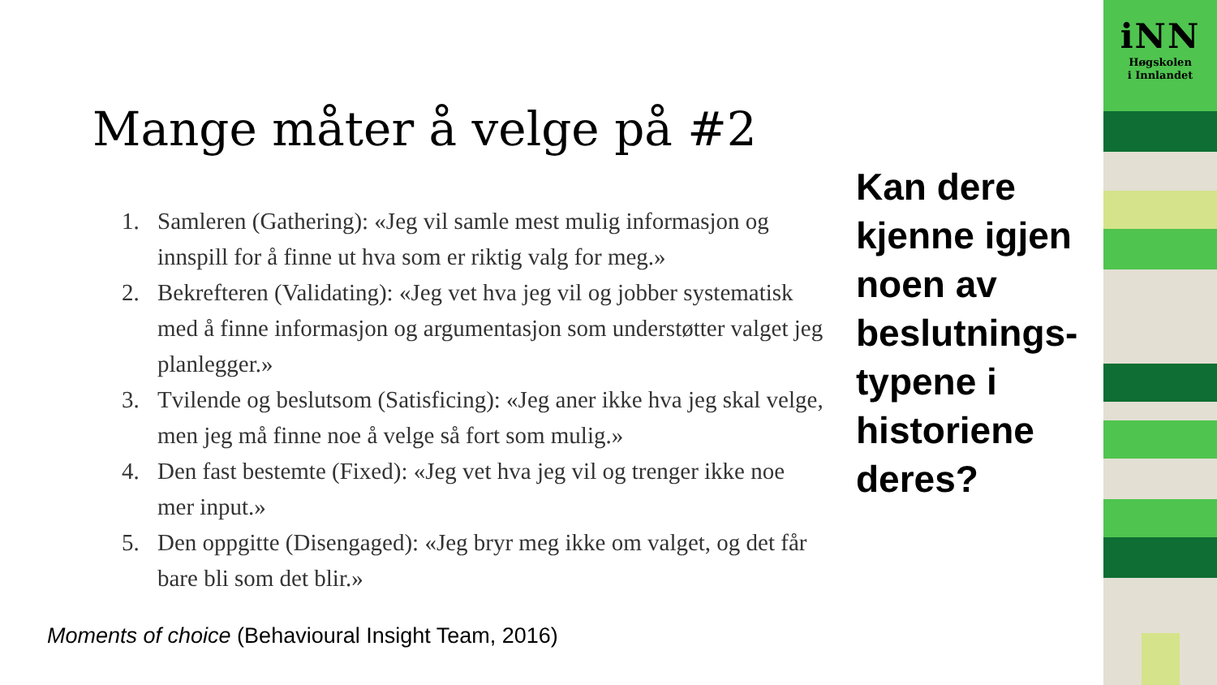Mange måter å velge på #2
1. Samleren (Gathering): «Jeg vil samle mest mulig informasjon og innspill for å finne ut hva som er riktig valg for meg.»
2. Bekrefteren (Validating): «Jeg vet hva jeg vil og jobber systematisk med å finne informasjon og argumentasjon som understøtter valget jeg planlegger.»
3. Tvilende og beslutsom (Satisficing): «Jeg aner ikke hva jeg skal velge, men jeg må finne noe å velge så fort som mulig.»
4. Den fast bestemte (Fixed): «Jeg vet hva jeg vil og trenger ikke noe mer input.»
5. Den oppgitte (Disengaged): «Jeg bryr meg ikke om valget, og det får bare bli som det blir.»
Kan dere kjenne igjen noen av beslutnings-typene i historiene deres?
Moments of choice (Behavioural Insight Team, 2016)
iNN
Høgskolen
i Innlandet